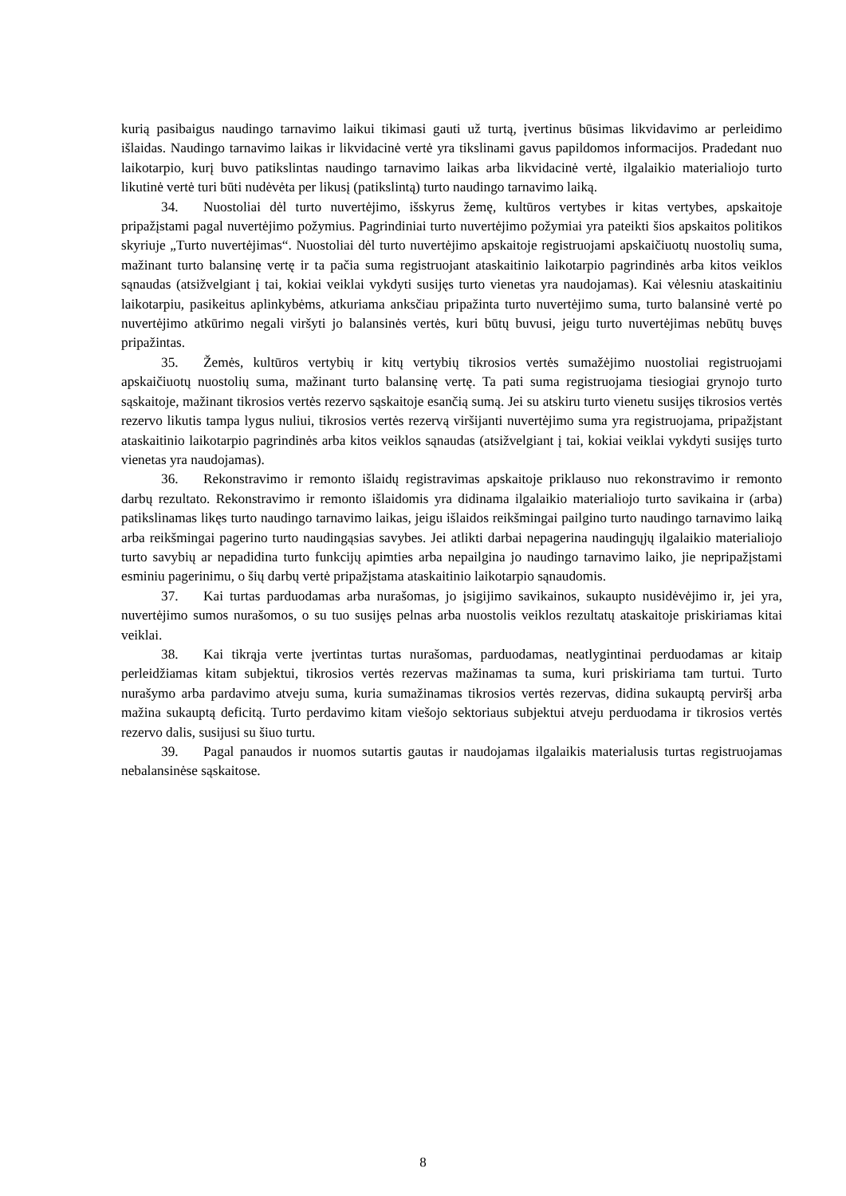kurią pasibaigus naudingo tarnavimo laikui tikimasi gauti už turtą, įvertinus būsimas likvidavimo ar perleidimo išlaidas. Naudingo tarnavimo laikas ir likvidacinė vertė yra tikslinami gavus papildomos informacijos. Pradedant nuo laikotarpio, kurį buvo patikslintas naudingo tarnavimo laikas arba likvidacinė vertė, ilgalaikio materialiojo turto likutinė vertė turi būti nudėvėta per likusį (patikslintą) turto naudingo tarnavimo laiką.
34. Nuostoliai dėl turto nuvertėjimo, išskyrus žemę, kultūros vertybes ir kitas vertybes, apskaitoje pripažįstami pagal nuvertėjimo požymius. Pagrindiniai turto nuvertėjimo požymiai yra pateikti šios apskaitos politikos skyriuje „Turto nuvertėjimas“. Nuostoliai dėl turto nuvertėjimo apskaitoje registruojami apskaičiuotų nuostolių suma, mažinant turto balansinę vertę ir ta pačia suma registruojant ataskaitinio laikotarpio pagrindinės arba kitos veiklos sąnaudas (atsižvelgiant į tai, kokiai veiklai vykdyti susijęs turto vienetas yra naudojamas). Kai vėlesniu ataskaitiniu laikotarpiu, pasikeitus aplinkybėms, atkuriama anksčiau pripažinta turto nuvertėjimo suma, turto balansinė vertė po nuvertėjimo atkūrimo negali viršyti jo balansinės vertės, kuri būtų buvusi, jeigu turto nuvertėjimas nebūtų buvęs pripažintas.
35. Žemės, kultūros vertybių ir kitų vertybių tikrosios vertės sumažėjimo nuostoliai registruojami apskaičiuotų nuostolių suma, mažinant turto balansinę vertę. Ta pati suma registruojama tiesiogiai grynojo turto sąskaitoje, mažinant tikrosios vertės rezervo sąskaitoje esančią sumą. Jei su atskiru turto vienetu susijęs tikrosios vertės rezervo likutis tampa lygus nuliui, tikrosios vertės rezervą viršijanti nuvertėjimo suma yra registruojama, pripažįstant ataskaitinio laikotarpio pagrindinės arba kitos veiklos sąnaudas (atsižvelgiant į tai, kokiai veiklai vykdyti susijęs turto vienetas yra naudojamas).
36. Rekonstravimo ir remonto išlaidų registravimas apskaitoje priklauso nuo rekonstravimo ir remonto darbų rezultato. Rekonstravimo ir remonto išlaidomis yra didinama ilgalaikio materialiojo turto savikaina ir (arba) patikslinamas likęs turto naudingo tarnavimo laikas, jeigu išlaidos reikšmingai pailgino turto naudingo tarnavimo laiką arba reikšmingai pagerino turto naudingąsias savybes. Jei atlikti darbai nepagerina naudingųjų ilgalaikio materialiojo turto savybių ar nepadidina turto funkcijų apimties arba nepailgina jo naudingo tarnavimo laiko, jie nepripažįstami esminiu pagerinimu, o šių darbų vertė pripažįstama ataskaitinio laikotarpio sąnaudomis.
37. Kai turtas parduodamas arba nurašomas, jo įsigijimo savikainos, sukaupto nusidėvėjimo ir, jei yra, nuvertėjimo sumos nurašomos, o su tuo susijęs pelnas arba nuostolis veiklos rezultatų ataskaitoje priskiriamas kitai veiklai.
38. Kai tikrąja verte įvertintas turtas nurašomas, parduodamas, neatlygintinai perduodamas ar kitaip perleidžiamas kitam subjektui, tikrosios vertės rezervas mažinamas ta suma, kuri priskiriama tam turtui. Turto nurašymo arba pardavimo atveju suma, kuria sumažinamas tikrosios vertės rezervas, didina sukauptą perviršį arba mažina sukauptą deficitą. Turto perdavimo kitam viešojo sektoriaus subjektui atveju perduodama ir tikrosios vertės rezervo dalis, susijusi su šiuo turtu.
39. Pagal panaudos ir nuomos sutartis gautas ir naudojamas ilgalaikis materialusis turtas registruojamas nebalansinėse sąskaitose.
8